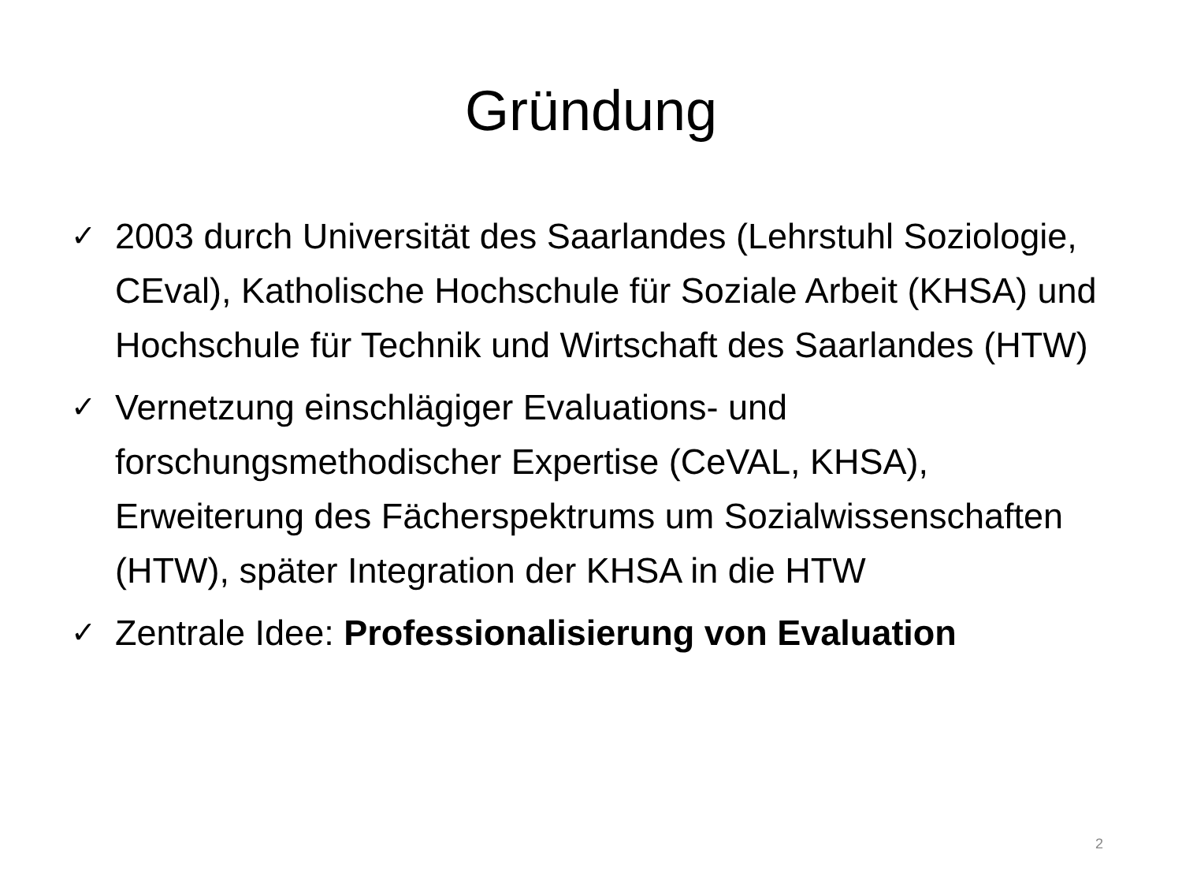Gründung
✓ 2003 durch Universität des Saarlandes (Lehrstuhl Soziologie, CEval), Katholische Hochschule für Soziale Arbeit (KHSA) und Hochschule für Technik und Wirtschaft des Saarlandes (HTW)
✓ Vernetzung einschlägiger Evaluations- und forschungsmethodischer Expertise (CeVAL, KHSA), Erweiterung des Fächerspektrums um Sozialwissenschaften (HTW), später Integration der KHSA in die HTW
✓ Zentrale Idee: Professionalisierung von Evaluation
2